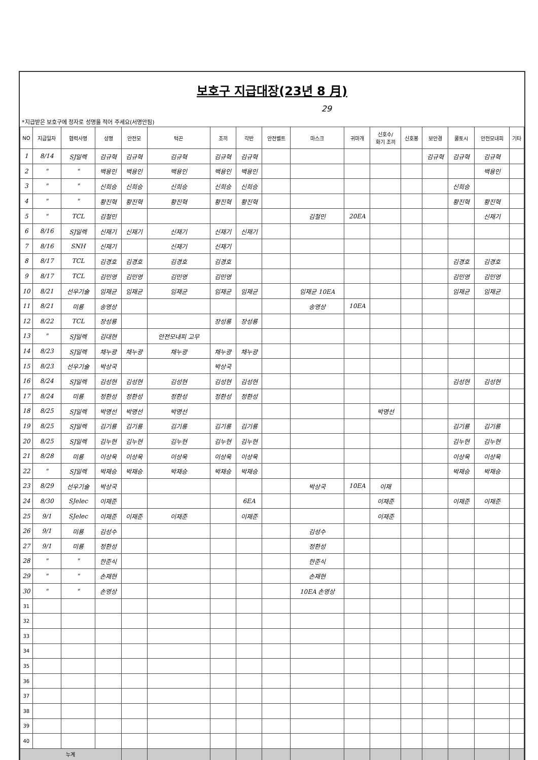보호구 지급대장(23년 8 月)
29
*지급받은 보호구에 정자로 성명을 적어 주세요(서명안됨)
| NO | 지급일자 | 협력사명 | 성명 | 안전모 | 턱끈 | 조끼 | 각반 | 안전벨트 | 마스크 | 귀마개 | 신호수/ 화기 조끼 | 신호봉 | 보안경 | 쿨토시 | 안전모내피 | 기타 |
| --- | --- | --- | --- | --- | --- | --- | --- | --- | --- | --- | --- | --- | --- | --- | --- | --- |
| 1 | 8/14 | SJ일렉 | 김규혁 | 김규혁 | 김규혁 | 김규혁 | 김규혁 | | | | | | 김규혁 | 김규혁 | 김규혁 | |
| 2 | " | " | 백용인 | 백용인 | 백용인 | 백용인 | 백용인 | | | | | | | | 백용인 | |
| 3 | " | " | 신희승 | 신희승 | 신희승 | 신희승 | 신희승 | | | | | | | 신희승 | | |
| 4 | " | " | 황진혁 | 황진혁 | 황진혁 | 황진혁 | 황진혁 | | | | | | | 황진혁 | 황진혁 | |
| 5 | " | TCL | 김철민 | | | | | | 김철민 | 20EA | | | | | 신재기 | |
| 6 | 8/16 | SJ일렉 | 신재기 | 신재기 | 신재기 | 신재기 | 신재기 | | | | | | | | | |
| 7 | 8/16 | SNH | 신재기 | | 신재기 | 신재기 | | | | | | | | | | |
| 8 | 8/17 | TCL | 김경호 | 김경호 | 김경호 | 김경호 | | | | | | | | 김경호 | 김경호 | |
| 9 | 8/17 | TCL | 김민영 | 김민영 | 김민영 | 김민영 | | | | | | | | 김민영 | 김민영 | |
| 10 | 8/21 | 선우기술 | 임재균 | 임재균 | 임재균 | 임재균 | 임재균 | | 임재균 10EA | | | | | 임재균 | 임재균 | |
| 11 | 8/21 | 미룡 | 송영상 | | | | | | 송영상 | 10EA | | | | | | |
| 12 | 8/22 | TCL | 장성룡 | | | 장성룡 | 장성룡 | | | | | | | | | |
| 13 | " | SJ일렉 | 김대현 | | 안전모내피 고무 | | | | | | | | | | | |
| 14 | 8/23 | SJ일렉 | 채누광 | 채누광 | 채누광 | 채누광 | 채누광 | | | | | | | | | |
| 15 | 8/23 | 선우기술 | 박상국 | | | 박상국 | | | | | | | | | | |
| 16 | 8/24 | SJ일렉 | 김성현 | 김성현 | 김성현 | 김성현 | 김성현 | | | | | | | 김성현 | 김성현 | |
| 17 | 8/24 | 미룡 | 정환성 | 정환성 | 정환성 | 정환성 | 정환성 | | | | | | | | | |
| 18 | 8/25 | SJ일렉 | 박명선 | 박명선 | 박명선 | | | | | | 박명선 | | | | | |
| 19 | 8/25 | SJ일렉 | 김기룡 | 김기룡 | 김기룡 | 김기룡 | 김기룡 | | | | | | | 김기룡 | 김기룡 | |
| 20 | 8/25 | SJ일렉 | 김누현 | 김누현 | 김누현 | 김누현 | 김누현 | | | | | | | 김누현 | 김누현 | |
| 21 | 8/28 | 미룡 | 이상욱 | 이상욱 | 이상욱 | 이상욱 | 이상욱 | | | | | | | 이상욱 | 이상욱 | |
| 22 | " | SJ일렉 | 박재승 | 박재승 | 박재승 | 박재승 | 박재승 | | | | | | | 박재승 | 박재승 | |
| 23 | 8/29 | 선우기술 | 박상국 | | | | | | 박상국 | 10EA | 이재 | | | | | |
| 24 | 8/30 | SJelec | 이재준 | | | | 6EA | | | | 이재준 | | | 이재준 | 이재준 | |
| 25 | 9/1 | SJelec | 이재준 | 이재준 | 이재준 | | 이재준 | | | | 이재준 | | | | | |
| 26 | 9/1 | 미룡 | 김성수 | | | | | | 김성수 | | | | | | | |
| 27 | 9/1 | 미룡 | 정환성 | | | | | | 정환성 | | | | | | | |
| 28 | " | " | 한준식 | | | | | | 한준식 | | | | | | | |
| 29 | " | " | 손재현 | | | | | | 손재현 | | | | | | | |
| 30 | " | " | 손영상 | | | | | | 10EA 손영상 | | | | | | | |
| 31 | | | | | | | | | | | | | | | | |
| 32 | | | | | | | | | | | | | | | | |
| 33 | | | | | | | | | | | | | | | | |
| 34 | | | | | | | | | | | | | | | | |
| 35 | | | | | | | | | | | | | | | | |
| 36 | | | | | | | | | | | | | | | | |
| 37 | | | | | | | | | | | | | | | | |
| 38 | | | | | | | | | | | | | | | | |
| 39 | | | | | | | | | | | | | | | | |
| 40 | | | | | | | | | | | | | | | | |
| 누계 | | | | | | | | | | | | | | | | |